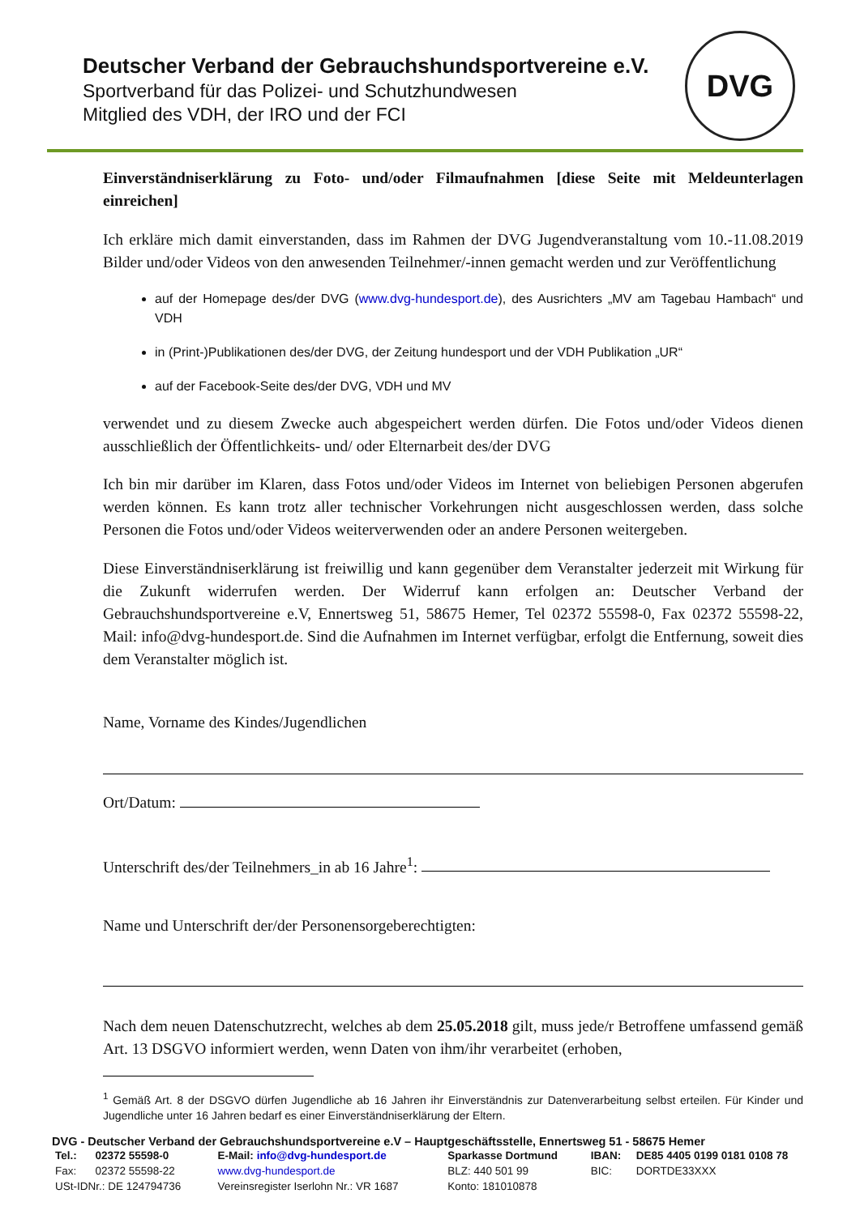Deutscher Verband der Gebrauchshundsportvereine e.V.
Sportverband für das Polizei- und Schutzhundwesen
Mitglied des VDH, der IRO und der FCI
DVG
Einverständniserklärung zu Foto- und/oder Filmaufnahmen [diese Seite mit Meldeunterlagen einreichen]
Ich erkläre mich damit einverstanden, dass im Rahmen der DVG Jugendveranstaltung vom 10.-11.08.2019 Bilder und/oder Videos von den anwesenden Teilnehmer/-innen gemacht werden und zur Veröffentlichung
auf der Homepage des/der DVG (www.dvg-hundesport.de), des Ausrichters „MV am Tagebau Hambach“ und VDH
in (Print-)Publikationen des/der DVG, der Zeitung hundesport und der VDH Publikation „UR“
auf der Facebook-Seite des/der DVG, VDH und MV
verwendet und zu diesem Zwecke auch abgespeichert werden dürfen. Die Fotos und/oder Videos dienen ausschließlich der Öffentlichkeits- und/ oder Elternarbeit des/der DVG
Ich bin mir darüber im Klaren, dass Fotos und/oder Videos im Internet von beliebigen Personen abgerufen werden können. Es kann trotz aller technischer Vorkehrungen nicht ausgeschlossen werden, dass solche Personen die Fotos und/oder Videos weiterverwenden oder an andere Personen weitergeben.
Diese Einverständniserklärung ist freiwillig und kann gegenüber dem Veranstalter jederzeit mit Wirkung für die Zukunft widerrufen werden. Der Widerruf kann erfolgen an: Deutscher Verband der Gebrauchshundsportvereine e.V, Ennertsweg 51, 58675 Hemer, Tel 02372 55598-0, Fax 02372 55598-22, Mail: info@dvg-hundesport.de. Sind die Aufnahmen im Internet verfügbar, erfolgt die Entfernung, soweit dies dem Veranstalter möglich ist.
Name, Vorname des Kindes/Jugendlichen
Ort/Datum:
Unterschrift des/der Teilnehmers_in ab 16 Jahre<sup>1</sup>:
Name und Unterschrift der/der Personensorgeberechtigten:
Nach dem neuen Datenschutzrecht, welches ab dem 25.05.2018 gilt, muss jede/r Betroffene umfassend gemäß Art. 13 DSGVO informiert werden, wenn Daten von ihm/ihr verarbeitet (erhoben,
<sup>1</sup> Gemäß Art. 8 der DSGVO dürfen Jugendliche ab 16 Jahren ihr Einverständnis zur Datenverarbeitung selbst erteilen. Für Kinder und Jugendliche unter 16 Jahren bedarf es einer Einverständniserklärung der Eltern.
DVG - Deutscher Verband der Gebrauchshundsportvereine e.V – Hauptgeschäftsstelle, Ennertsweg 51 - 58675 Hemer
| Tel.: | 02372 55598-0 | E-Mail: info@dvg-hundesport.de | Sparkasse Dortmund | IBAN: | DE85 4405 0199 0181 0108 78 |
| Fax: | 02372 55598-22 | www.dvg-hundesport.de | BLZ: 440 501 99 | BIC: | DORTDE33XXX |
| USt-IDNr.: DE 124794736 | | Vereinsregister Iserlohn Nr.: VR 1687 | Konto: 181010878 | | |